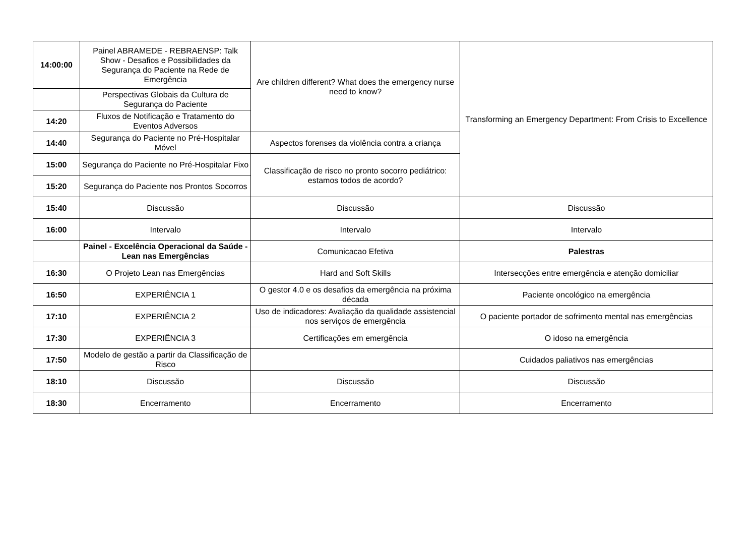| 14:00:00 | Painel ABRAMEDE - REBRAENSP: Talk Show - Desafios e Possibilidades da Segurança do Paciente na Rede de Emergência | Are children different? What does the emergency nurse need to know? | Transforming an Emergency Department: From Crisis to Excellence |
| | Perspectivas Globais da Cultura de Segurança do Paciente | | |
| 14:20 | Fluxos de Notificação e Tratamento do Eventos Adversos | | |
| 14:40 | Segurança do Paciente no Pré-Hospitalar Móvel | Aspectos forenses da violência contra a criança | |
| 15:00 | Segurança do Paciente no Pré-Hospitalar Fixo | Classificação de risco no pronto socorro pediátrico: estamos todos de acordo? | |
| 15:20 | Segurança do Paciente nos Prontos Socorros | | |
| 15:40 | Discussão | Discussão | Discussão |
| 16:00 | Intervalo | Intervalo | Intervalo |
| | Painel - Excelência Operacional da Saúde - Lean nas Emergências | Comunicacao Efetiva | Palestras |
| 16:30 | O Projeto Lean nas Emergências | Hard and Soft Skills | Intersecções entre emergência e atenção domiciliar |
| 16:50 | EXPERIÊNCIA 1 | O gestor 4.0 e os desafios da emergência na próxima década | Paciente oncológico na emergência |
| 17:10 | EXPERIÊNCIA 2 | Uso de indicadores: Avaliação da qualidade assistencial nos serviços de emergência | O paciente portador de sofrimento mental nas emergências |
| 17:30 | EXPERIÊNCIA 3 | Certificações em emergência | O idoso na emergência |
| 17:50 | Modelo de gestão a partir da Classificação de Risco | | Cuidados paliativos nas emergências |
| 18:10 | Discussão | Discussão | Discussão |
| 18:30 | Encerramento | Encerramento | Encerramento |